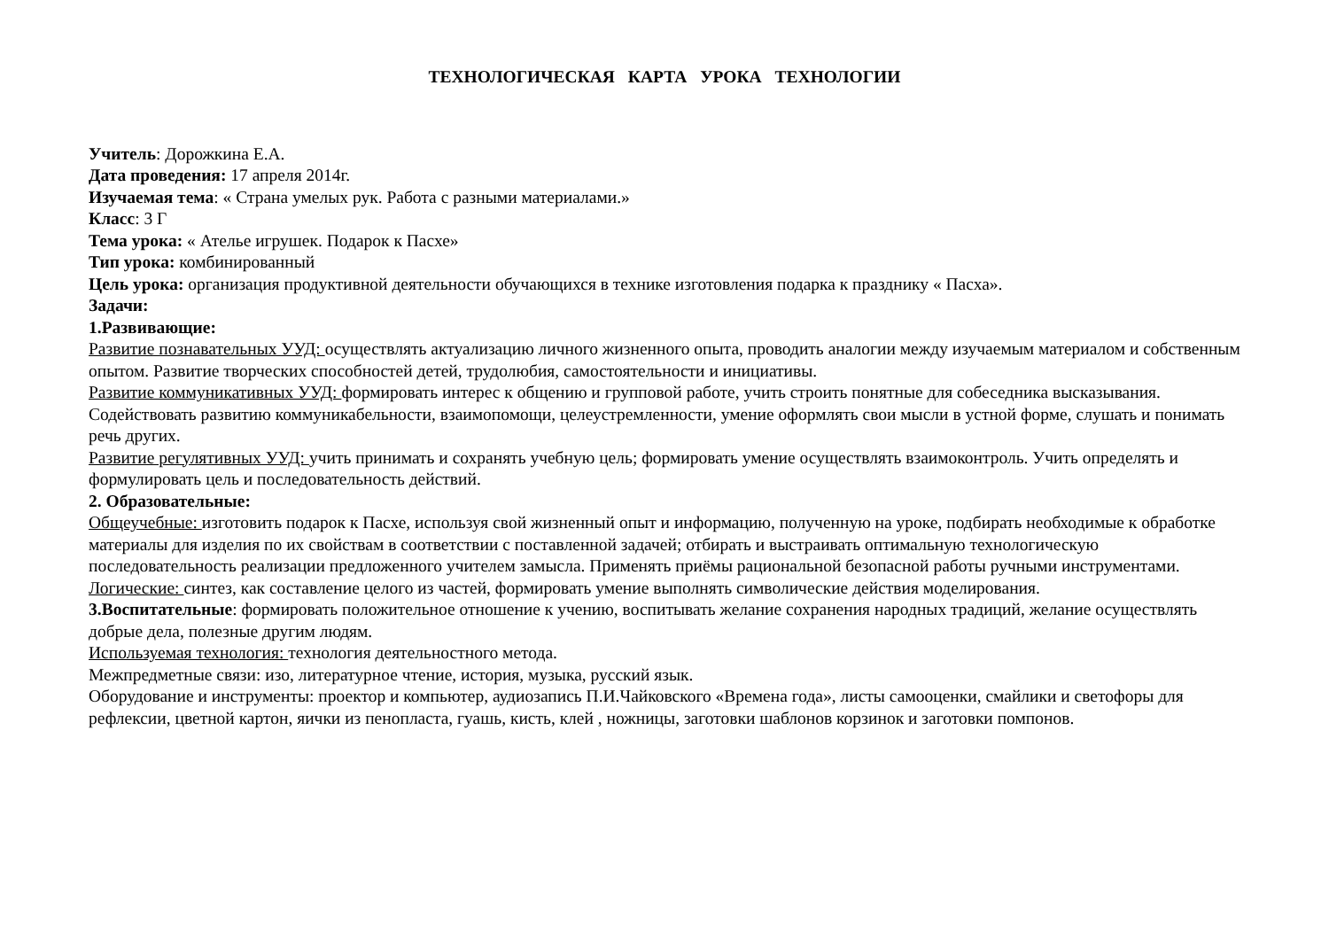ТЕХНОЛОГИЧЕСКАЯ КАРТА УРОКА ТЕХНОЛОГИИ
Учитель: Дорожкина Е.А.
Дата проведения: 17 апреля 2014г.
Изучаемая тема: « Страна умелых рук. Работа с разными материалами.»
Класс: 3 Г
Тема урока: « Ателье игрушек. Подарок к Пасхе»
Тип урока: комбинированный
Цель урока: организация продуктивной деятельности обучающихся в технике изготовления подарка к празднику « Пасха».
Задачи:
1.Развивающие:
Развитие познавательных УУД: осуществлять актуализацию личного жизненного опыта, проводить аналогии между изучаемым материалом и собственным опытом. Развитие творческих способностей детей, трудолюбия, самостоятельности и инициативы.
Развитие коммуникативных УУД: формировать интерес к общению и групповой работе, учить строить понятные для собеседника высказывания. Содействовать развитию коммуникабельности, взаимопомощи, целеустремленности, умение оформлять свои мысли в устной форме, слушать и понимать речь других.
Развитие регулятивных УУД: учить принимать и сохранять учебную цель; формировать умение осуществлять взаимоконтроль. Учить определять и формулировать цель и последовательность действий.
2. Образовательные:
Общеучебные: изготовить подарок к Пасхе, используя свой жизненный опыт и информацию, полученную на уроке, подбирать необходимые к обработке материалы для изделия по их свойствам в соответствии с поставленной задачей; отбирать и выстраивать оптимальную технологическую последовательность реализации предложенного учителем замысла. Применять приёмы рациональной безопасной работы ручными инструментами.
Логические: синтез, как составление целого из частей, формировать умение выполнять символические действия моделирования.
3.Воспитательные: формировать положительное отношение к учению, воспитывать желание сохранения народных традиций, желание осуществлять добрые дела, полезные другим людям.
Используемая технология: технология деятельностного метода.
Межпредметные связи: изо, литературное чтение, история, музыка, русский язык.
Оборудование и инструменты: проектор и компьютер, аудиозапись П.И.Чайковского «Времена года», листы самооценки, смайлики и светофоры для рефлексии, цветной картон, яички из пенопласта, гуашь, кисть, клей , ножницы, заготовки шаблонов корзинок и заготовки помпонов.